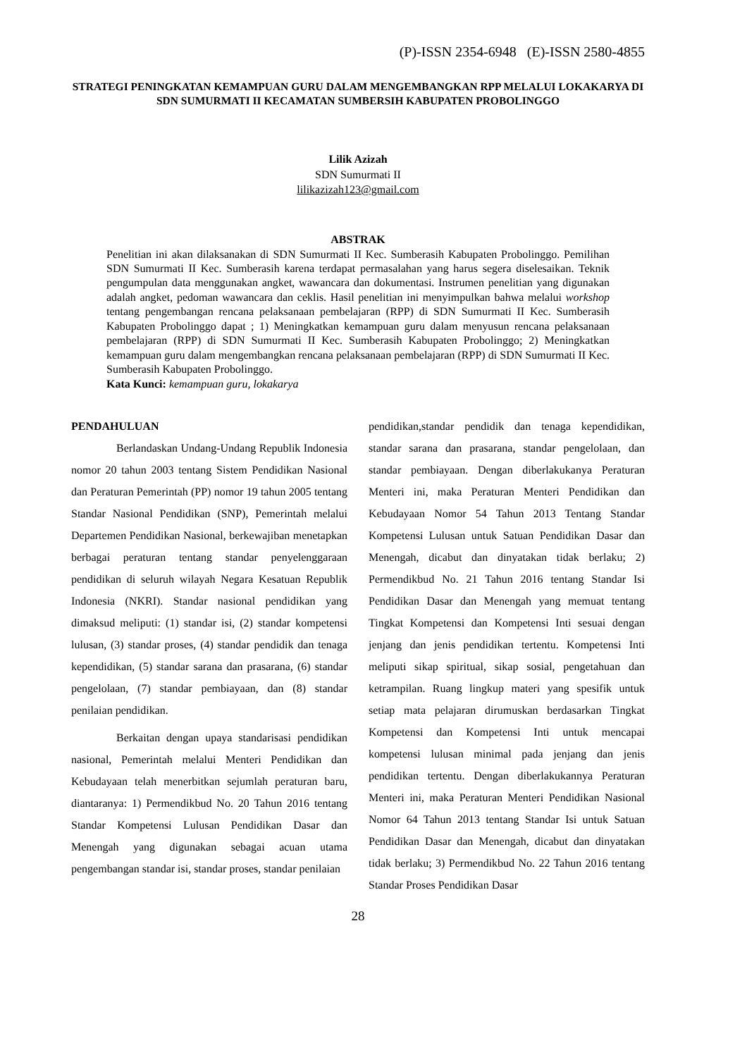(P)-ISSN 2354-6948 (E)-ISSN 2580-4855
STRATEGI PENINGKATAN KEMAMPUAN GURU DALAM MENGEMBANGKAN RPP MELALUI LOKAKARYA DI SDN SUMURMATI II KECAMATAN SUMBERSIH KABUPATEN PROBOLINGGO
Lilik Azizah
SDN Sumurmati II
lilikazizah123@gmail.com
ABSTRAK
Penelitian ini akan dilaksanakan di SDN Sumurmati II Kec. Sumberasih Kabupaten Probolinggo. Pemilihan SDN Sumurmati II Kec. Sumberasih karena terdapat permasalahan yang harus segera diselesaikan. Teknik pengumpulan data menggunakan angket, wawancara dan dokumentasi. Instrumen penelitian yang digunakan adalah angket, pedoman wawancara dan ceklis. Hasil penelitian ini menyimpulkan bahwa melalui workshop tentang pengembangan rencana pelaksanaan pembelajaran (RPP) di SDN Sumurmati II Kec. Sumberasih Kabupaten Probolinggo dapat ; 1) Meningkatkan kemampuan guru dalam menyusun rencana pelaksanaan pembelajaran (RPP) di SDN Sumurmati II Kec. Sumberasih Kabupaten Probolinggo; 2) Meningkatkan kemampuan guru dalam mengembangkan rencana pelaksanaan pembelajaran (RPP) di SDN Sumurmati II Kec. Sumberasih Kabupaten Probolinggo.
Kata Kunci: kemampuan guru, lokakarya
PENDAHULUAN
Berlandaskan Undang-Undang Republik Indonesia nomor 20 tahun 2003 tentang Sistem Pendidikan Nasional dan Peraturan Pemerintah (PP) nomor 19 tahun 2005 tentang Standar Nasional Pendidikan (SNP), Pemerintah melalui Departemen Pendidikan Nasional, berkewajiban menetapkan berbagai peraturan tentang standar penyelenggaraan pendidikan di seluruh wilayah Negara Kesatuan Republik Indonesia (NKRI). Standar nasional pendidikan yang dimaksud meliputi: (1) standar isi, (2) standar kompetensi lulusan, (3) standar proses, (4) standar pendidik dan tenaga kependidikan, (5) standar sarana dan prasarana, (6) standar pengelolaan, (7) standar pembiayaan, dan (8) standar penilaian pendidikan.
Berkaitan dengan upaya standarisasi pendidikan nasional, Pemerintah melalui Menteri Pendidikan dan Kebudayaan telah menerbitkan sejumlah peraturan baru, diantaranya: 1) Permendikbud No. 20 Tahun 2016 tentang Standar Kompetensi Lulusan Pendidikan Dasar dan Menengah yang digunakan sebagai acuan utama pengembangan standar isi, standar proses, standar penilaian
pendidikan,standar pendidik dan tenaga kependidikan, standar sarana dan prasarana, standar pengelolaan, dan standar pembiayaan. Dengan diberlakukanya Peraturan Menteri ini, maka Peraturan Menteri Pendidikan dan Kebudayaan Nomor 54 Tahun 2013 Tentang Standar Kompetensi Lulusan untuk Satuan Pendidikan Dasar dan Menengah, dicabut dan dinyatakan tidak berlaku; 2) Permendikbud No. 21 Tahun 2016 tentang Standar Isi Pendidikan Dasar dan Menengah yang memuat tentang Tingkat Kompetensi dan Kompetensi Inti sesuai dengan jenjang dan jenis pendidikan tertentu. Kompetensi Inti meliputi sikap spiritual, sikap sosial, pengetahuan dan ketrampilan. Ruang lingkup materi yang spesifik untuk setiap mata pelajaran dirumuskan berdasarkan Tingkat Kompetensi dan Kompetensi Inti untuk mencapai kompetensi lulusan minimal pada jenjang dan jenis pendidikan tertentu. Dengan diberlakukannya Peraturan Menteri ini, maka Peraturan Menteri Pendidikan Nasional Nomor 64 Tahun 2013 tentang Standar Isi untuk Satuan Pendidikan Dasar dan Menengah, dicabut dan dinyatakan tidak berlaku; 3) Permendikbud No. 22 Tahun 2016 tentang Standar Proses Pendidikan Dasar
28